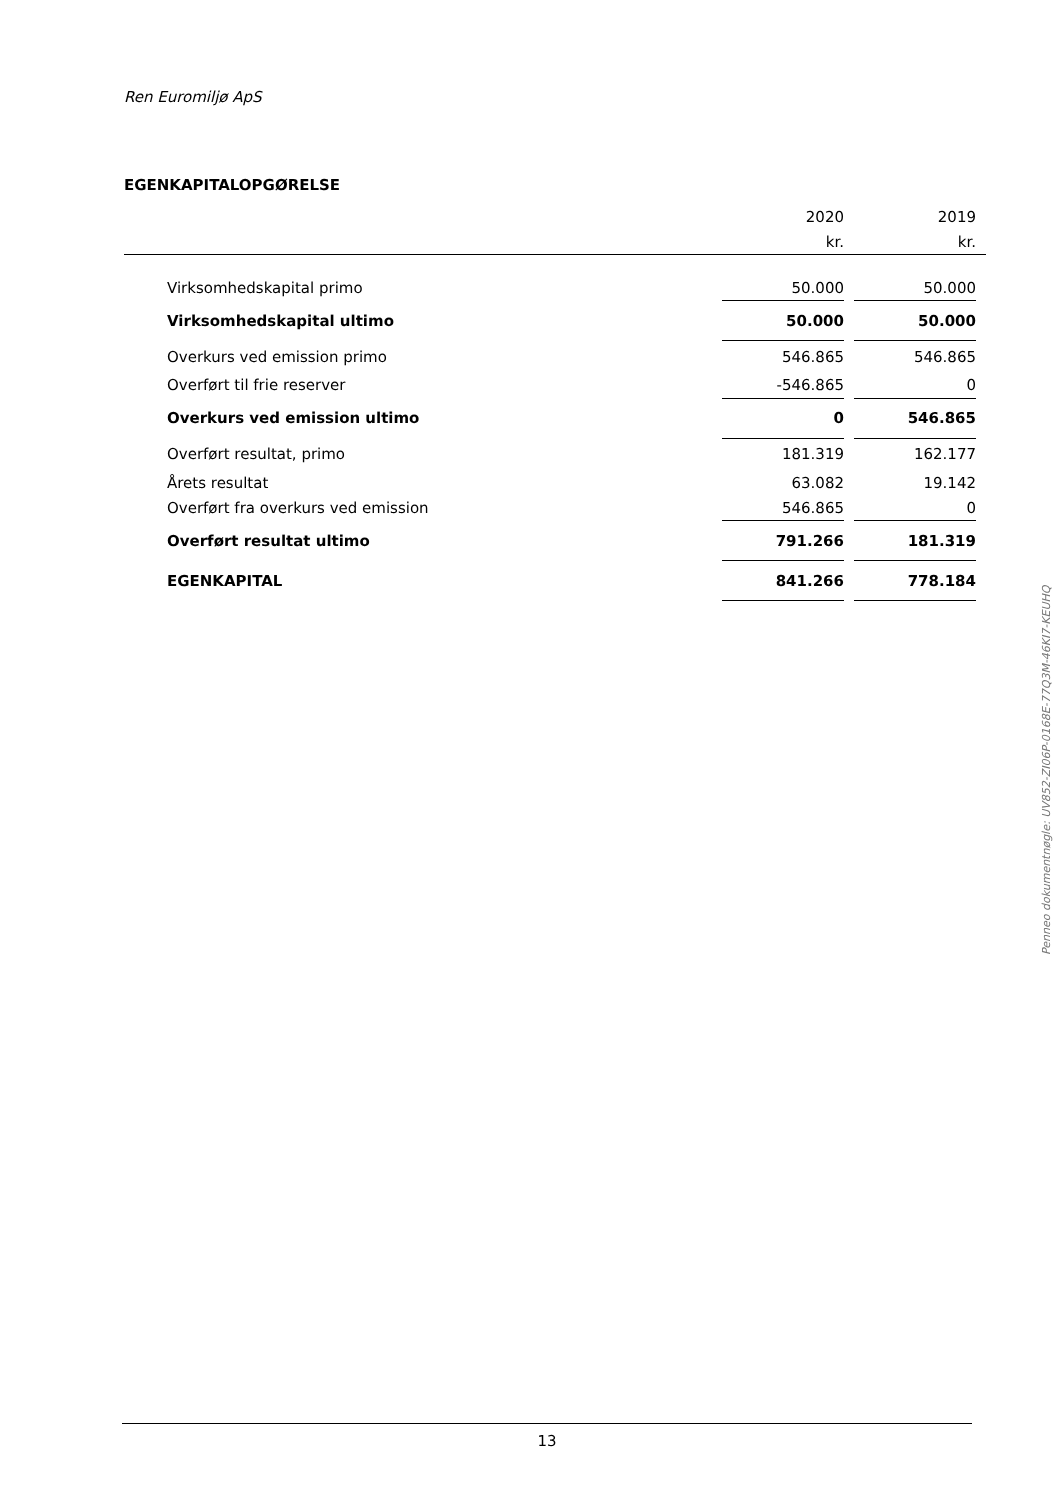Ren Euromiljø ApS
EGENKAPITALOPGØRELSE
| | 2020 | | 2019 | |
| --- | --- | --- | --- | --- |
| | kr. | | kr. | |
| Virksomhedskapital primo | 50.000 | | 50.000 | |
| Virksomhedskapital ultimo | 50.000 | | 50.000 | |
| Overkurs ved emission primo | 546.865 | | 546.865 | |
| Overført til frie reserver | -546.865 | | 0 | |
| Overkurs ved emission ultimo | 0 | | 546.865 | |
| Overført resultat, primo | 181.319 | | 162.177 | |
| Årets resultat | 63.082 | | 19.142 | |
| Overført fra overkurs ved emission | 546.865 | | 0 | |
| Overført resultat ultimo | 791.266 | | 181.319 | |
| EGENKAPITAL | 841.266 | | 778.184 | |
Penneo dokumentnøgle: UV852-ZI06P-0168E-77Q3M-46KI7-KEUHQ
13